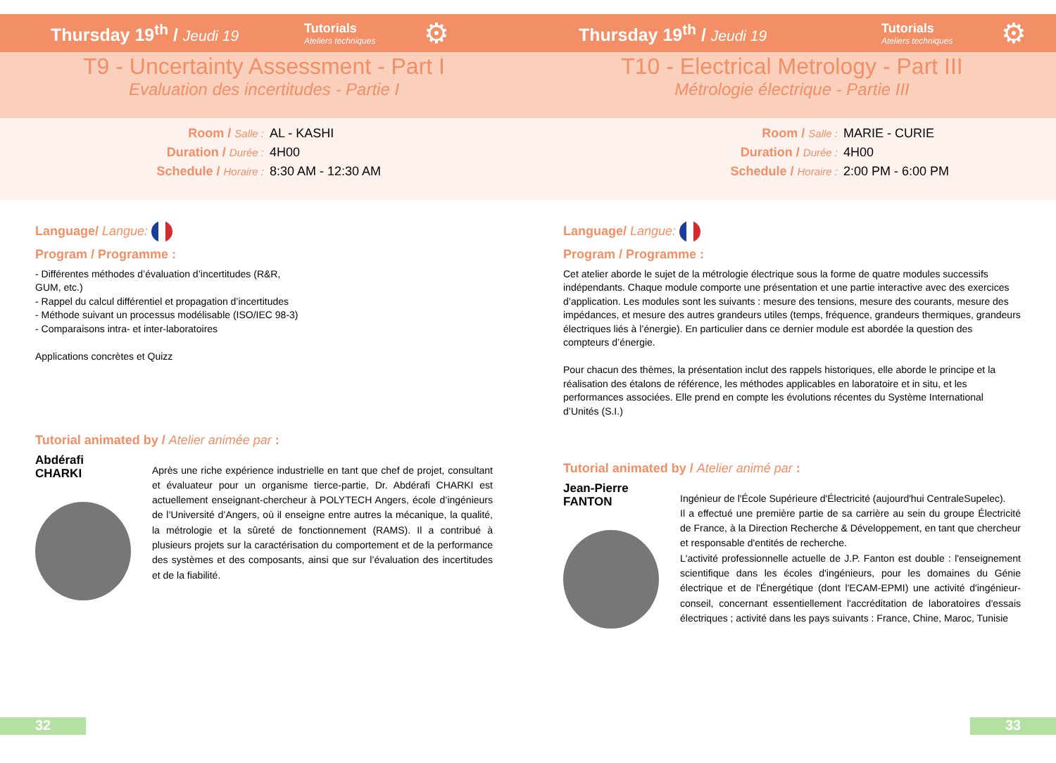Thursday 19<sup>th</sup> / Jeudi 19
Tutorials
Ateliers techniques
⚙
T9 - Uncertainty Assessment - Part I
Evaluation des incertitudes - Partie I
Room / Salle :
AL - KASHI
Duration / Durée :
4H00
Schedule / Horaire :
8:30 AM - 12:30 AM
Language/ Langue:
Program / Programme :
- Différentes méthodes d’évaluation d’incertitudes (R&R, GUM, etc.)
- Rappel du calcul différentiel et propagation d’incertitudes
- Méthode suivant un processus modélisable (ISO/IEC 98-3)
- Comparaisons intra- et inter-laboratoires
Applications concrètes et Quizz
Tutorial animated by / Atelier animée par :
Abdérafi CHARKI
Après une riche expérience industrielle en tant que chef de projet, consultant et évaluateur pour un organisme tierce-partie, Dr. Abdérafi CHARKI est actuellement enseignant-chercheur à POLYTECH Angers, école d’ingénieurs de l’Université d’Angers, où il enseigne entre autres la mécanique, la qualité, la métrologie et la sûreté de fonctionnement (RAMS). Il a contribué à plusieurs projets sur la caractérisation du comportement et de la performance des systèmes et des composants, ainsi que sur l’évaluation des incertitudes et de la fiabilité.
32
Thursday 19<sup>th</sup> / Jeudi 19
Tutorials
Ateliers techniques
⚙
T10 - Electrical Metrology - Part III
Métrologie électrique - Partie III
Room / Salle :
MARIE - CURIE
Duration / Durée :
4H00
Schedule / Horaire :
2:00 PM - 6:00 PM
Language/ Langue:
Program / Programme :
Cet atelier aborde le sujet de la métrologie électrique sous la forme de quatre modules successifs indépendants. Chaque module comporte une présentation et une partie interactive avec des exercices d’application. Les modules sont les suivants : mesure des tensions, mesure des courants, mesure des impédances, et mesure des autres grandeurs utiles (temps, fréquence, grandeurs thermiques, grandeurs électriques liés à l’énergie). En particulier dans ce dernier module est abordée la question des compteurs d’énergie.
Pour chacun des thèmes, la présentation inclut des rappels historiques, elle aborde le principe et la réalisation des étalons de référence, les méthodes applicables en laboratoire et in situ, et les performances associées. Elle prend en compte les évolutions récentes du Système International d’Unités (S.I.)
Tutorial animated by / Atelier animé par :
Jean-Pierre FANTON
Ingénieur de l'École Supérieure d'Électricité (aujourd'hui CentraleSupelec).
Il a effectué une première partie de sa carrière au sein du groupe Électricité de France, à la Direction Recherche & Développement, en tant que chercheur et responsable d'entités de recherche.
L'activité professionnelle actuelle de J.P. Fanton est double : l'enseignement scientifique dans les écoles d'ingénieurs, pour les domaines du Génie électrique et de l'Énergétique (dont l'ECAM-EPMI) une activité d'ingénieur-conseil, concernant essentiellement l'accréditation de laboratoires d'essais électriques ; activité dans les pays suivants : France, Chine, Maroc, Tunisie
33